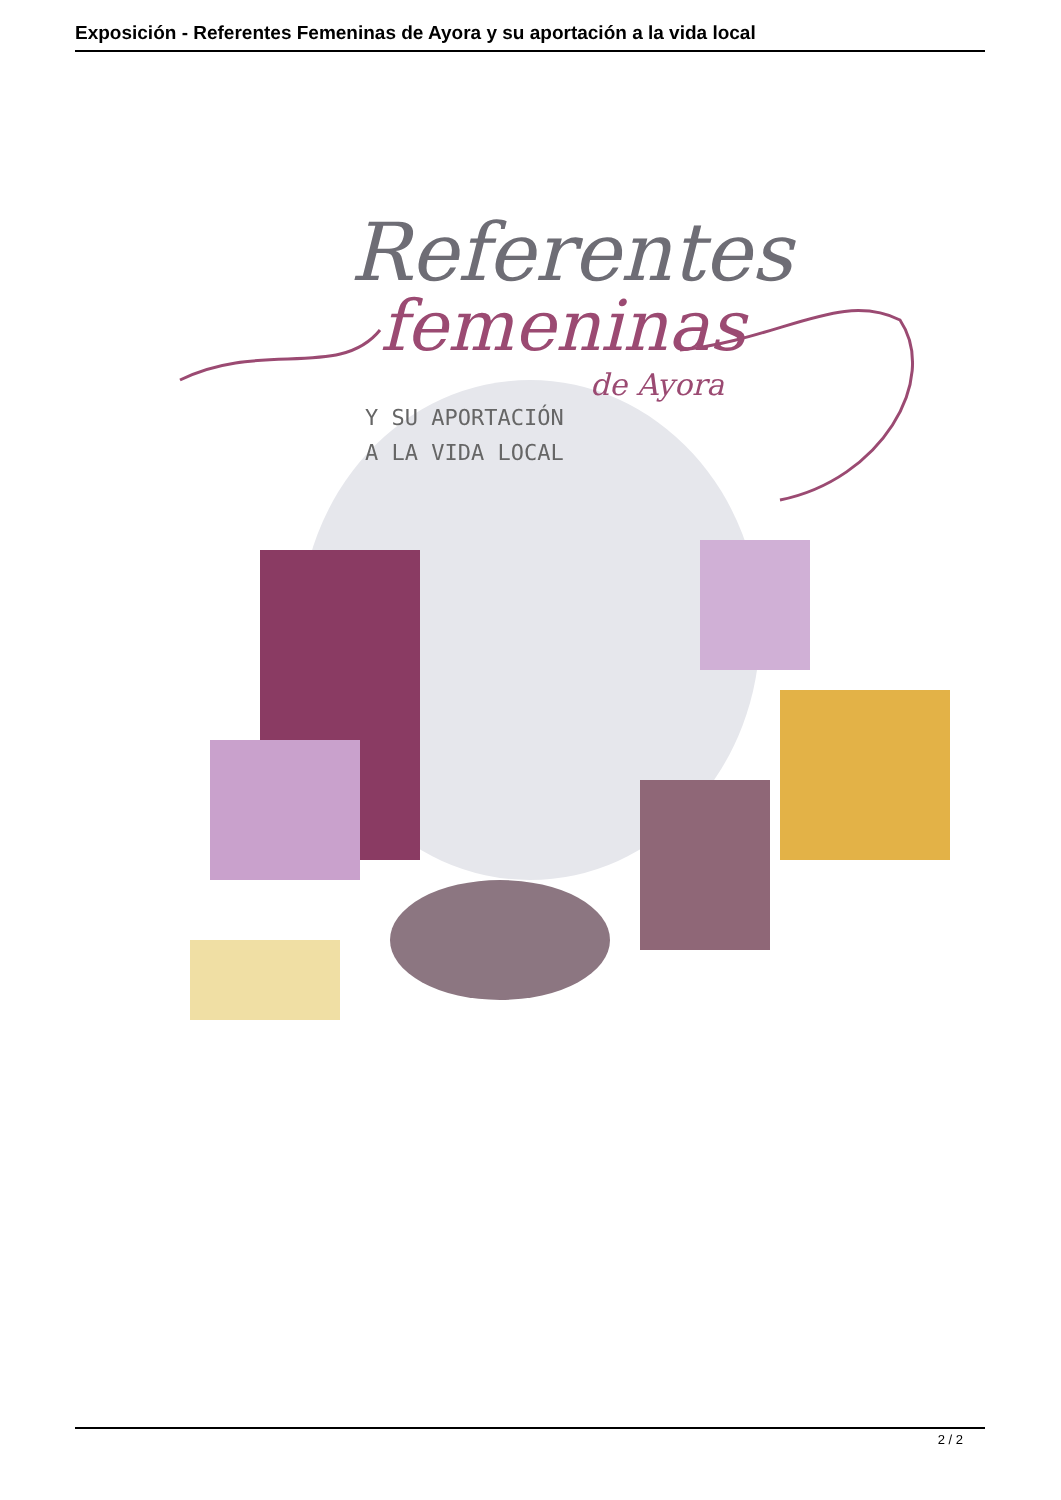Exposición - Referentes Femeninas de Ayora y su aportación a la vida local
Referentes
femeninas
de Ayora
Y SU APORTACIÓN
A LA VIDA LOCAL
2 / 2